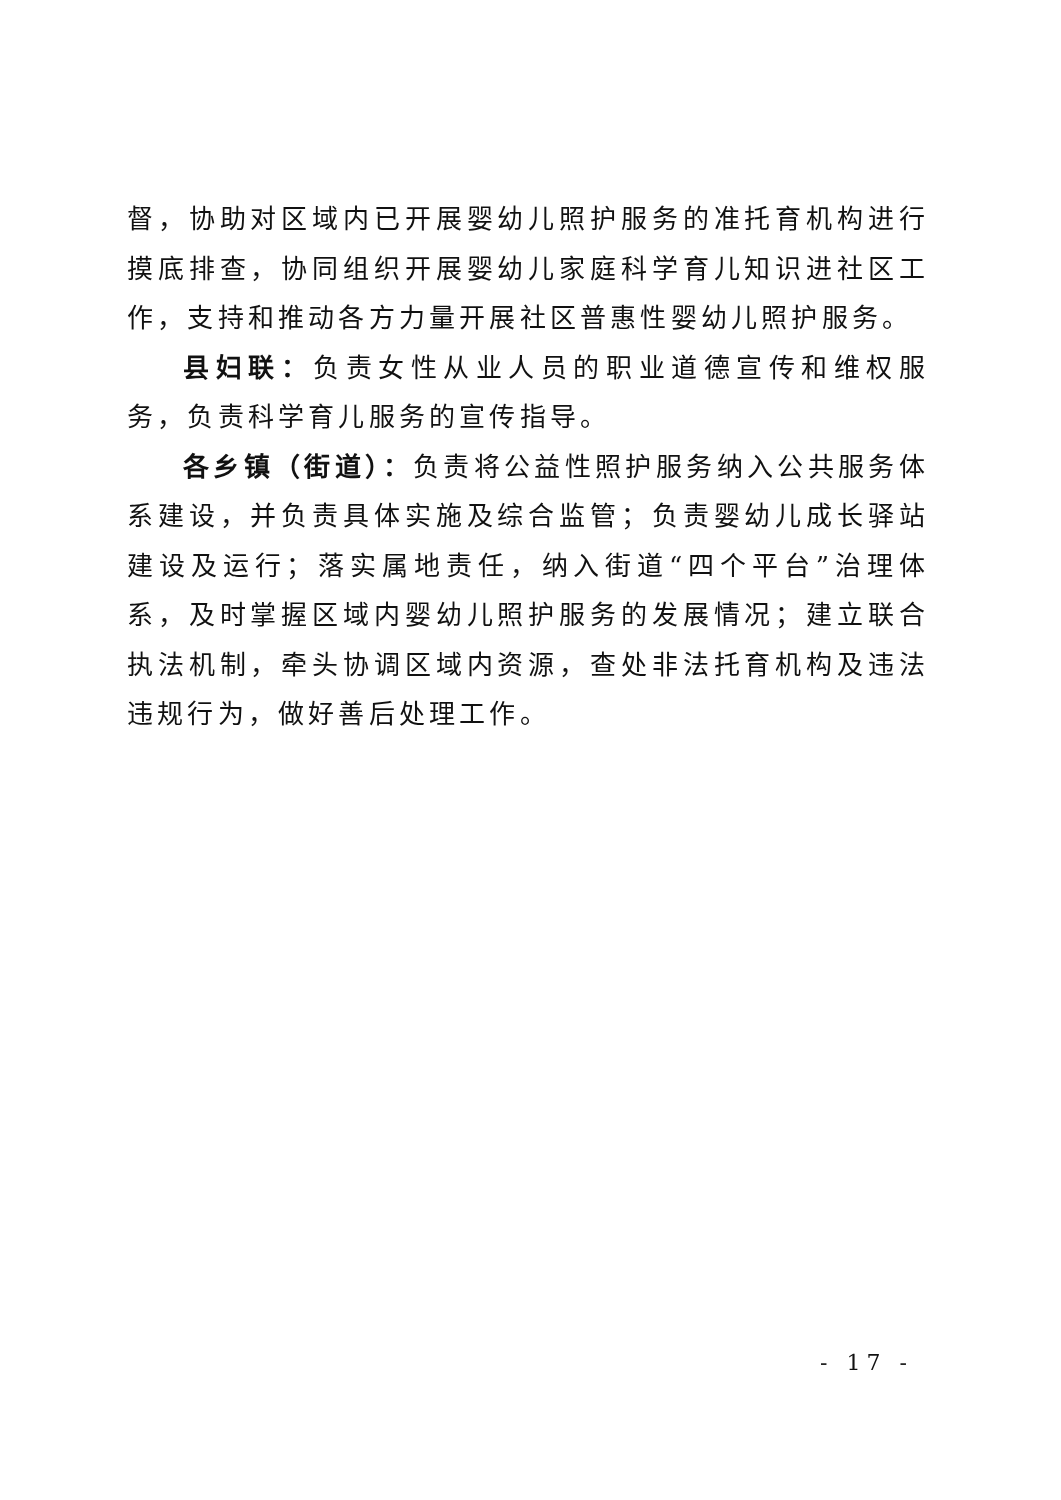督，协助对区域内已开展婴幼儿照护服务的准托育机构进行摸底排查，协同组织开展婴幼儿家庭科学育儿知识进社区工作，支持和推动各方力量开展社区普惠性婴幼儿照护服务。
县妇联：负责女性从业人员的职业道德宣传和维权服务，负责科学育儿服务的宣传指导。
各乡镇（街道）：负责将公益性照护服务纳入公共服务体系建设，并负责具体实施及综合监管；负责婴幼儿成长驿站建设及运行；落实属地责任，纳入街道“四个平台”治理体系，及时掌握区域内婴幼儿照护服务的发展情况；建立联合执法机制，牵头协调区域内资源，查处非法托育机构及违法违规行为，做好善后处理工作。
- 17 -